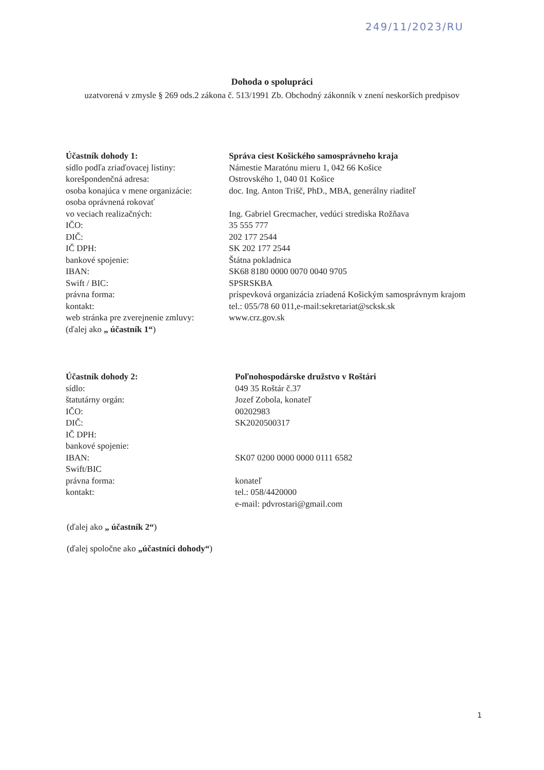249/11/2023/RU
Dohoda o spolupráci
uzatvorená v zmysle § 269 ods.2 zákona č. 513/1991 Zb. Obchodný zákonník v znení neskorších predpisov
| Účastník dohody 1: | Správa ciest Košického samosprávneho kraja |
| sídlo podľa zriaďovacej listiny: | Námestie Maratónu mieru 1, 042 66 Košice |
| korešpondenčná adresa: | Ostrovského 1, 040 01 Košice |
| osoba konajúca v mene organizácie: | doc. Ing. Anton Trišč, PhD., MBA, generálny riaditeľ |
| osoba oprávnená rokovať vo veciach realizačných: | Ing. Gabriel Grecmacher, vedúci strediska Rožňava |
| IČO: | 35 555 777 |
| DIČ: | 202 177 2544 |
| IČ DPH: | SK 202 177 2544 |
| bankové spojenie: | Štátna pokladnica |
| IBAN: | SK68 8180 0000 0070 0040 9705 |
| Swift / BIC: | SPSRSKBA |
| právna forma: | príspevková organizácia zriadená Košickým samosprávnym krajom |
| kontakt: | tel.: 055/78 60 011,e-mail:sekretariat@scksk.sk |
| web stránka pre zverejnenie zmluvy: | www.crz.gov.sk |
| (ďalej ako „ účastník 1“ ) | |
| Účastník dohody 2: | Poľnohospodárske družstvo v Roštári |
| sídlo: | 049 35 Roštár č.37 |
| štatutárny orgán: | Jozef Zobola, konateľ |
| IČO: | 00202983 |
| DIČ: | SK2020500317 |
| IČ DPH: | |
| bankové spojenie: | |
| IBAN: | SK07 0200 0000 0000 0111 6582 |
| Swift/BIC | |
| právna forma: | konateľ |
| kontakt: | tel.: 058/4420000 e-mail: pdvrostari@gmail.com |
(ďalej ako „ účastník 2“)
(ďalej spoločne ako „účastníci dohody“)
1